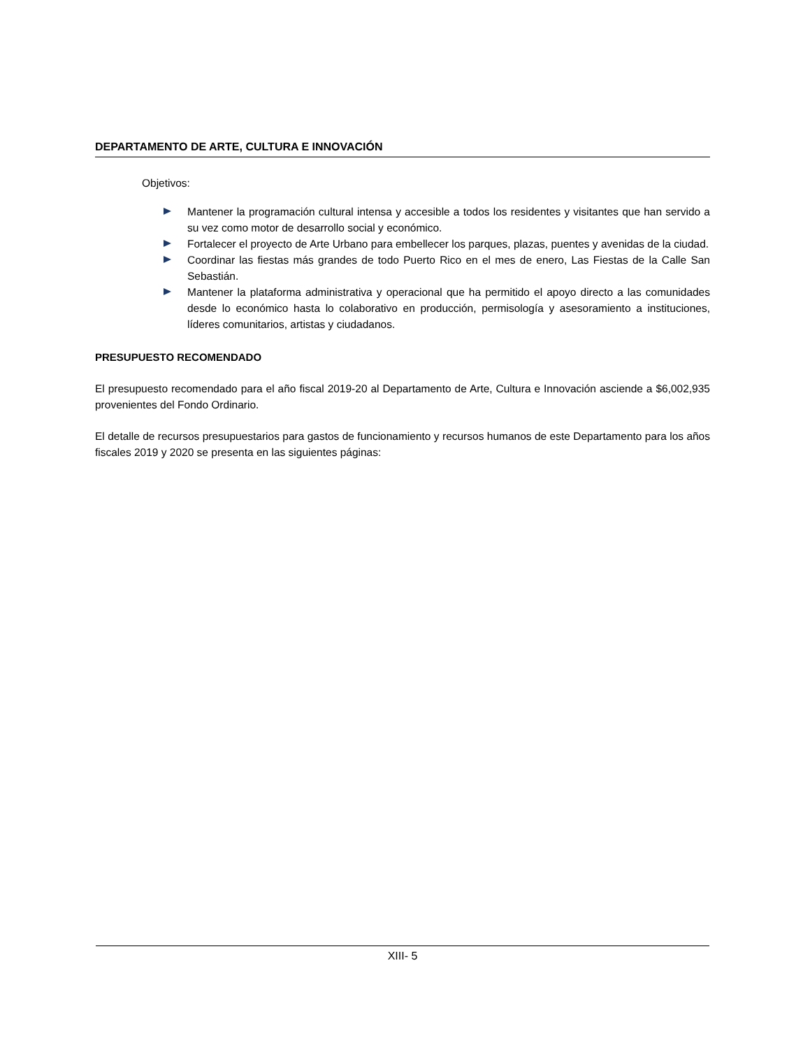DEPARTAMENTO DE ARTE, CULTURA E INNOVACIÓN
Objetivos:
Mantener la programación cultural intensa y accesible a todos los residentes y visitantes que han servido a su vez como motor de desarrollo social y económico.
Fortalecer el proyecto de Arte Urbano para embellecer los parques, plazas, puentes y avenidas de la ciudad.
Coordinar las fiestas más grandes de todo Puerto Rico en el mes de enero, Las Fiestas de la Calle San Sebastián.
Mantener la plataforma administrativa y operacional que ha permitido el apoyo directo a las comunidades desde lo económico hasta lo colaborativo en producción, permisología y asesoramiento a instituciones, líderes comunitarios, artistas y ciudadanos.
PRESUPUESTO RECOMENDADO
El presupuesto recomendado para el año fiscal 2019-20 al Departamento de Arte, Cultura e Innovación asciende a $6,002,935 provenientes del Fondo Ordinario.
El detalle de recursos presupuestarios para gastos de funcionamiento y recursos humanos de este Departamento para los años fiscales 2019 y 2020 se presenta en las siguientes páginas:
XIII- 5